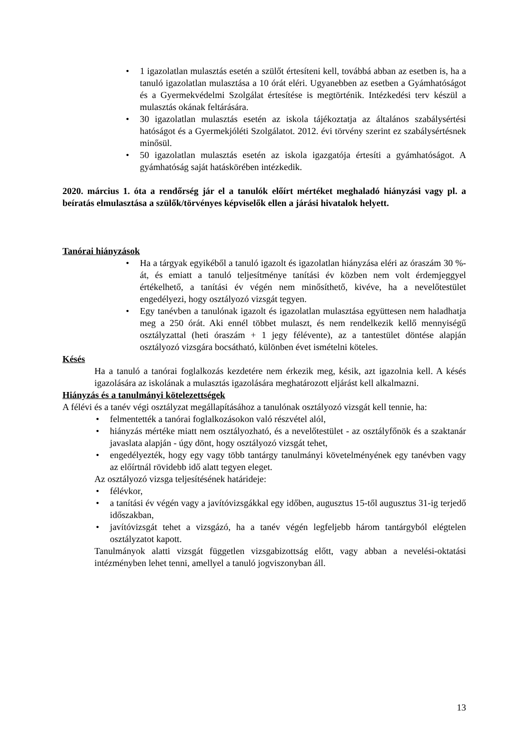• 1 igazolatlan mulasztás esetén a szülőt értesíteni kell, továbbá abban az esetben is, ha a tanuló igazolatlan mulasztása a 10 órát eléri. Ugyanebben az esetben a Gyámhatóságot és a Gyermekvédelmi Szolgálat értesítése is megtörténik. Intézkedési terv készül a mulasztás okának feltárására.
• 30 igazolatlan mulasztás esetén az iskola tájékoztatja az általános szabálysértési hatóságot és a Gyermekjóléti Szolgálatot. 2012. évi törvény szerint ez szabálysértésnek minősül.
• 50 igazolatlan mulasztás esetén az iskola igazgatója értesíti a gyámhatóságot. A gyámhatóság saját hatáskörében intézkedik.
2020. március 1. óta a rendőrség jár el a tanulók előírt mértéket meghaladó hiányzási vagy pl. a beíratás elmulasztása a szülők/törvényes képviselők ellen a járási hivatalok helyett.
Tanórai hiányzások
• Ha a tárgyak egyikéből a tanuló igazolt és igazolatlan hiányzása eléri az óraszám 30 %-át, és emiatt a tanuló teljesítménye tanítási év közben nem volt érdemjeggyel értékelhető, a tanítási év végén nem minősíthető, kivéve, ha a nevelőtestület engedélyezi, hogy osztályozó vizsgát tegyen.
• Egy tanévben a tanulónak igazolt és igazolatlan mulasztása együttesen nem haladhatja meg a 250 órát. Aki ennél többet mulaszt, és nem rendelkezik kellő mennyiségű osztályzattal (heti óraszám + 1 jegy félévente), az a tantestület döntése alapján osztályozó vizsgára bocsátható, különben évet ismételni köteles.
Késés
Ha a tanuló a tanórai foglalkozás kezdetére nem érkezik meg, késik, azt igazolnia kell. A késés igazolására az iskolának a mulasztás igazolására meghatározott eljárást kell alkalmazni.
Hiányzás és a tanulmányi kötelezettségek
A félévi és a tanév végi osztályzat megállapításához a tanulónak osztályozó vizsgát kell tennie, ha:
• felmentették a tanórai foglalkozásokon való részvétel alól,
• hiányzás mértéke miatt nem osztályozható, és a nevelőtestület - az osztályfőnök és a szaktanár javaslata alapján - úgy dönt, hogy osztályozó vizsgát tehet,
• engedélyezték, hogy egy vagy több tantárgy tanulmányi követelményének egy tanévben vagy az előírtnál rövidebb idő alatt tegyen eleget.
Az osztályozó vizsga teljesítésének határideje:
• félévkor,
• a tanítási év végén vagy a javítóvizsgákkal egy időben, augusztus 15-től augusztus 31-ig terjedő időszakban,
• javítóvizsgát tehet a vizsgázó, ha a tanév végén legfeljebb három tantárgyból elégtelen osztályzatot kapott.
Tanulmányok alatti vizsgát független vizsgabizottság előtt, vagy abban a nevelési-oktatási intézményben lehet tenni, amellyel a tanuló jogviszonyban áll.
13